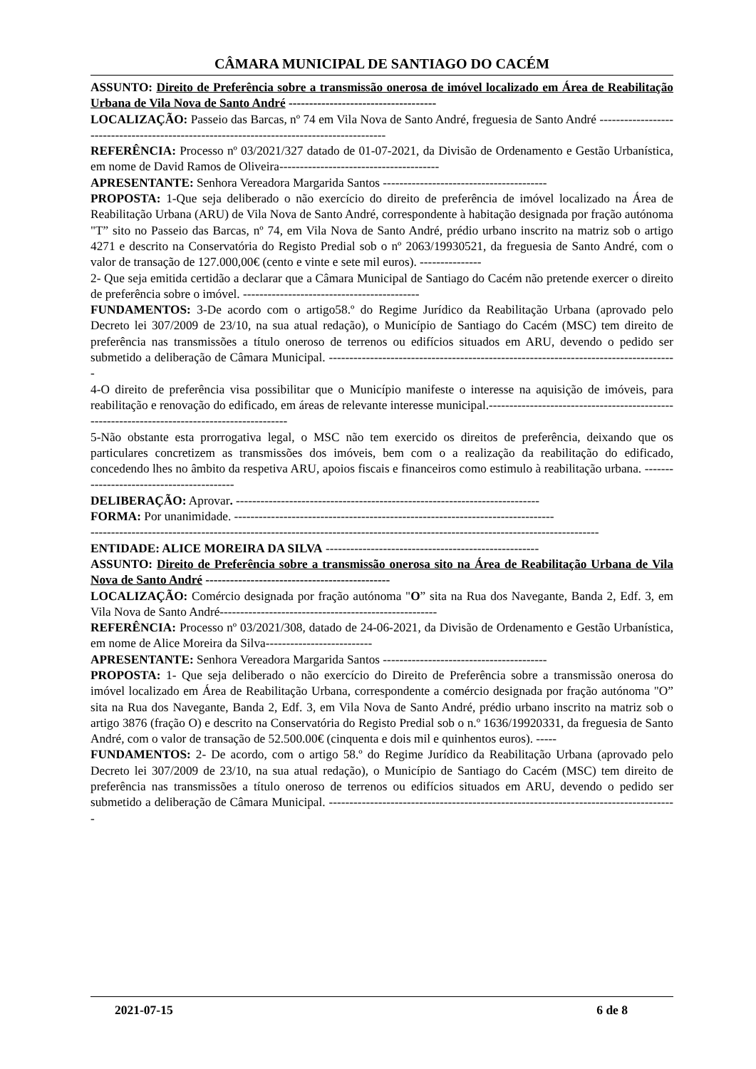CÂMARA MUNICIPAL DE SANTIAGO DO CACÉM
ASSUNTO: Direito de Preferência sobre a transmissão onerosa de imóvel localizado em Área de Reabilitação Urbana de Vila Nova de Santo André ------------------------------------
LOCALIZAÇÃO: Passeio das Barcas, nº 74 em Vila Nova de Santo André, freguesia de Santo André ------------------------------------------------------------------------------------------
REFERÊNCIA: Processo nº 03/2021/327 datado de 01-07-2021, da Divisão de Ordenamento e Gestão Urbanística, em nome de David Ramos de Oliveira---------------------------------------
APRESENTANTE: Senhora Vereadora Margarida Santos ----------------------------------------
PROPOSTA: 1-Que seja deliberado o não exercício do direito de preferência de imóvel localizado na Área de Reabilitação Urbana (ARU) de Vila Nova de Santo André, correspondente à habitação designada por fração autónoma "T” sito no Passeio das Barcas, nº 74, em Vila Nova de Santo André, prédio urbano inscrito na matriz sob o artigo 4271 e descrito na Conservatória do Registo Predial sob o nº 2063/19930521, da freguesia de Santo André, com o valor de transação de 127.000,00€ (cento e vinte e sete mil euros). ---------------
2- Que seja emitida certidão a declarar que a Câmara Municipal de Santiago do Cacém não pretende exercer o direito de preferência sobre o imóvel. -------------------------------------------
FUNDAMENTOS: 3-De acordo com o artigo58.º do Regime Jurídico da Reabilitação Urbana (aprovado pelo Decreto lei 307/2009 de 23/10, na sua atual redação), o Município de Santiago do Cacém (MSC) tem direito de preferência nas transmissões a título oneroso de terrenos ou edifícios situados em ARU, devendo o pedido ser submetido a deliberação de Câmara Municipal. -------------------------------------------------------------------------------------
4-O direito de preferência visa possibilitar que o Município manifeste o interesse na aquisição de imóveis, para reabilitação e renovação do edificado, em áreas de relevante interesse municipal.---------------------------------------------------------------------------------------------
5-Não obstante esta prorrogativa legal, o MSC não tem exercido os direitos de preferência, deixando que os particulares concretizem as transmissões dos imóveis, bem com o a realização da reabilitação do edificado, concedendo lhes no âmbito da respetiva ARU, apoios fiscais e financeiros como estimulo à reabilitação urbana. ------------------------------------------
DELIBERAÇÃO: Aprovar. --------------------------------------------------------------------------
FORMA: Por unanimidade. ------------------------------------------------------------------------------
----------------------------------------------------------------------------------------------------------------------------
ENTIDADE: ALICE MOREIRA DA SILVA ----------------------------------------------------
ASSUNTO: Direito de Preferência sobre a transmissão onerosa sito na Área de Reabilitação Urbana de Vila Nova de Santo André ---------------------------------------------
LOCALIZAÇÃO: Comércio designada por fração autónoma "O” sita na Rua dos Navegante, Banda 2, Edf. 3, em Vila Nova de Santo André-----------------------------------------------------
REFERÊNCIA: Processo nº 03/2021/308, datado de 24-06-2021, da Divisão de Ordenamento e Gestão Urbanística, em nome de Alice Moreira da Silva--------------------------
APRESENTANTE: Senhora Vereadora Margarida Santos ----------------------------------------
PROPOSTA: 1- Que seja deliberado o não exercício do Direito de Preferência sobre a transmissão onerosa do imóvel localizado em Área de Reabilitação Urbana, correspondente a comércio designada por fração autónoma "O” sita na Rua dos Navegante, Banda 2, Edf. 3, em Vila Nova de Santo André, prédio urbano inscrito na matriz sob o artigo 3876 (fração O) e descrito na Conservatória do Registo Predial sob o n.º 1636/19920331, da freguesia de Santo André, com o valor de transação de 52.500.00€ (cinquenta e dois mil e quinhentos euros). -----
FUNDAMENTOS: 2- De acordo, com o artigo 58.º do Regime Jurídico da Reabilitação Urbana (aprovado pelo Decreto lei 307/2009 de 23/10, na sua atual redação), o Município de Santiago do Cacém (MSC) tem direito de preferência nas transmissões a título oneroso de terrenos ou edifícios situados em ARU, devendo o pedido ser submetido a deliberação de Câmara Municipal. -------------------------------------------------------------------------------------
2021-07-15 6 de 8